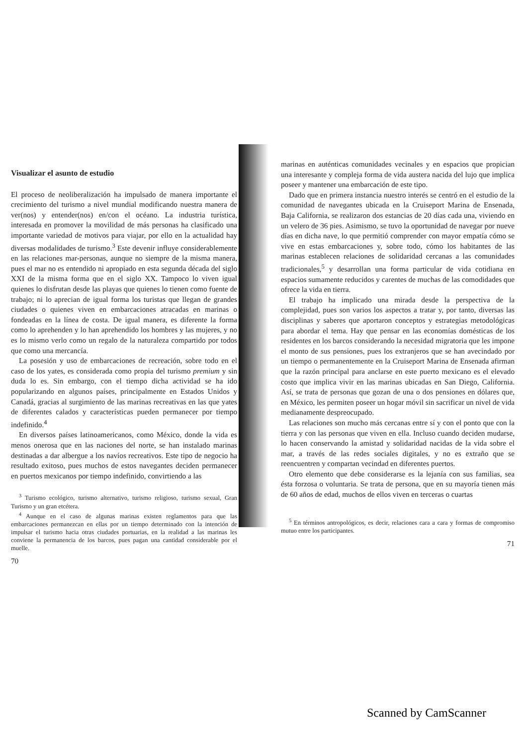Visualizar el asunto de estudio
El proceso de neoliberalización ha impulsado de manera importante el crecimiento del turismo a nivel mundial modificando nuestra manera de ver(nos) y entender(nos) en/con el océano. La industria turística, interesada en promover la movilidad de más personas ha clasificado una importante variedad de motivos para viajar, por ello en la actualidad hay diversas modalidades de turismo.<sup>3</sup> Este devenir influye considerablemente en las relaciones mar-personas, aunque no siempre de la misma manera, pues el mar no es entendido ni apropiado en esta segunda década del siglo XXI de la misma forma que en el siglo XX. Tampoco lo viven igual quienes lo disfrutan desde las playas que quienes lo tienen como fuente de trabajo; ni lo aprecian de igual forma los turistas que llegan de grandes ciudades o quienes viven en embarcaciones atracadas en marinas o fondeadas en la línea de costa. De igual manera, es diferente la forma como lo aprehenden y lo han aprehendido los hombres y las mujeres, y no es lo mismo verlo como un regalo de la naturaleza compartido por todos que como una mercancía.
La posesión y uso de embarcaciones de recreación, sobre todo en el caso de los yates, es considerada como propia del turismo premium y sin duda lo es. Sin embargo, con el tiempo dicha actividad se ha ido popularizando en algunos países, principalmente en Estados Unidos y Canadá, gracias al surgimiento de las marinas recreativas en las que yates de diferentes calados y características pueden permanecer por tiempo indefinido.<sup>4</sup>
En diversos países latinoamericanos, como México, donde la vida es menos onerosa que en las naciones del norte, se han instalado marinas destinadas a dar albergue a los navíos recreativos. Este tipo de negocio ha resultado exitoso, pues muchos de estos navegantes deciden permanecer en puertos mexicanos por tiempo indefinido, convirtiendo a las
<sup>3</sup> Turismo ecológico, turismo alternativo, turismo religioso, turismo sexual, Gran Turismo y un gran etcétera.
<sup>4</sup> Aunque en el caso de algunas marinas existen reglamentos para que las embarcaciones permanezcan en ellas por un tiempo determinado con la intención de impulsar el turismo hacia otras ciudades portuarias, en la realidad a las marinas les conviene la permanencia de los barcos, pues pagan una cantidad considerable por el muelle.
70
marinas en auténticas comunidades vecinales y en espacios que propician una interesante y compleja forma de vida austera nacida del lujo que implica poseer y mantener una embarcación de este tipo.
Dado que en primera instancia nuestro interés se centró en el estudio de la comunidad de navegantes ubicada en la Cruiseport Marina de Ensenada, Baja California, se realizaron dos estancias de 20 días cada una, viviendo en un velero de 36 pies. Asimismo, se tuvo la oportunidad de navegar por nueve días en dicha nave, lo que permitió comprender con mayor empatía cómo se vive en estas embarcaciones y, sobre todo, cómo los habitantes de las marinas establecen relaciones de solidaridad cercanas a las comunidades tradicionales,<sup>5</sup> y desarrollan una forma particular de vida cotidiana en espacios sumamente reducidos y carentes de muchas de las comodidades que ofrece la vida en tierra.
El trabajo ha implicado una mirada desde la perspectiva de la complejidad, pues son varios los aspectos a tratar y, por tanto, diversas las disciplinas y saberes que aportaron conceptos y estrategias metodológicas para abordar el tema. Hay que pensar en las economías domésticas de los residentes en los barcos considerando la necesidad migratoria que les impone el monto de sus pensiones, pues los extranjeros que se han avecindado por un tiempo o permanentemente en la Cruiseport Marina de Ensenada afirman que la razón principal para anclarse en este puerto mexicano es el elevado costo que implica vivir en las marinas ubicadas en San Diego, California. Así, se trata de personas que gozan de una o dos pensiones en dólares que, en México, les permiten poseer un hogar móvil sin sacrificar un nivel de vida medianamente despreocupado.
Las relaciones son mucho más cercanas entre sí y con el ponto que con la tierra y con las personas que viven en ella. Incluso cuando deciden mudarse, lo hacen conservando la amistad y solidaridad nacidas de la vida sobre el mar, a través de las redes sociales digitales, y no es extraño que se reencuentren y compartan vecindad en diferentes puertos.
Otro elemento que debe considerarse es la lejanía con sus familias, sea ésta forzosa o voluntaria. Se trata de persona, que en su mayoría tienen más de 60 años de edad, muchos de ellos viven en terceras o cuartas
<sup>5</sup> En términos antropológicos, es decir, relaciones cara a cara y formas de compromiso mutuo entre los participantes.
71
Scanned by CamScanner